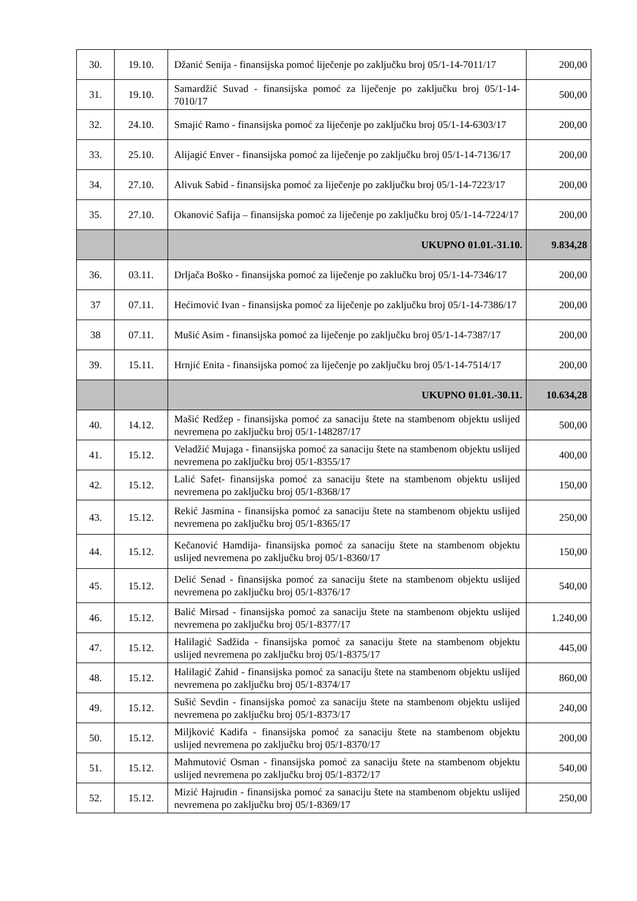| 30. | 19.10. | Džanić Senija - finansijska pomoć liječenje po zaključku broj 05/1-14-7011/17 | 200,00 |
| 31. | 19.10. | Samardžić Suvad - finansijska pomoć za liječenje po zaključku broj 05/1-14-7010/17 | 500,00 |
| 32. | 24.10. | Smajić Ramo - finansijska pomoć za liječenje po zaključku broj 05/1-14-6303/17 | 200,00 |
| 33. | 25.10. | Alijagić Enver - finansijska pomoć za liječenje po zaključku broj 05/1-14-7136/17 | 200,00 |
| 34. | 27.10. | Alivuk Sabid - finansijska pomoć za liječenje po zaključku broj 05/1-14-7223/17 | 200,00 |
| 35. | 27.10. | Okanović Safija – finansijska pomoć za liječenje po zaključku broj 05/1-14-7224/17 | 200,00 |
| | | UKUPNO 01.01.-31.10. | 9.834,28 |
| 36. | 03.11. | Drljača Boško - finansijska pomoć za liječenje po zaklučku broj 05/1-14-7346/17 | 200,00 |
| 37 | 07.11. | Hećimović Ivan - finansijska pomoć za liječenje po zaključku broj 05/1-14-7386/17 | 200,00 |
| 38 | 07.11. | Mušić Asim - finansijska pomoć za liječenje po zaključku broj 05/1-14-7387/17 | 200,00 |
| 39. | 15.11. | Hrnjić Enita - finansijska pomoć za liječenje po zaključku broj 05/1-14-7514/17 | 200,00 |
| | | UKUPNO 01.01.-30.11. | 10.634,28 |
| 40. | 14.12. | Mašić Redžep - finansijska pomoć za sanaciju štete na stambenom objektu uslijed nevremena po zaključku broj 05/1-148287/17 | 500,00 |
| 41. | 15.12. | Veladžić Mujaga - finansijska pomoć za sanaciju štete na stambenom objektu uslijed nevremena po zaključku broj 05/1-8355/17 | 400,00 |
| 42. | 15.12. | Lalić Safet- finansijska pomoć za sanaciju štete na stambenom objektu uslijed nevremena po zaključku broj 05/1-8368/17 | 150,00 |
| 43. | 15.12. | Rekić Jasmina - finansijska pomoć za sanaciju štete na stambenom objektu uslijed nevremena po zaključku broj 05/1-8365/17 | 250,00 |
| 44. | 15.12. | Kečanović Hamdija- finansijska pomoć za sanaciju štete na stambenom objektu uslijed nevremena po zaključku broj 05/1-8360/17 | 150,00 |
| 45. | 15.12. | Delić Senad - finansijska pomoć za sanaciju štete na stambenom objektu uslijed nevremena po zaključku broj 05/1-8376/17 | 540,00 |
| 46. | 15.12. | Balić Mirsad - finansijska pomoć za sanaciju štete na stambenom objektu uslijed nevremena po zaključku broj 05/1-8377/17 | 1.240,00 |
| 47. | 15.12. | Halilagić Sadžida - finansijska pomoć za sanaciju štete na stambenom objektu uslijed nevremena po zaključku broj 05/1-8375/17 | 445,00 |
| 48. | 15.12. | Halilagić Zahid - finansijska pomoć za sanaciju štete na stambenom objektu uslijed nevremena po zaključku broj 05/1-8374/17 | 860,00 |
| 49. | 15.12. | Sušić Sevdin - finansijska pomoć za sanaciju štete na stambenom objektu uslijed nevremena po zaključku broj 05/1-8373/17 | 240,00 |
| 50. | 15.12. | Miljković Kadifa - finansijska pomoć za sanaciju štete na stambenom objektu uslijed nevremena po zaključku broj 05/1-8370/17 | 200,00 |
| 51. | 15.12. | Mahmutović Osman - finansijska pomoć za sanaciju štete na stambenom objektu uslijed nevremena po zaključku broj 05/1-8372/17 | 540,00 |
| 52. | 15.12. | Mizić Hajrudin - finansijska pomoć za sanaciju štete na stambenom objektu uslijed nevremena po zaključku broj 05/1-8369/17 | 250,00 |